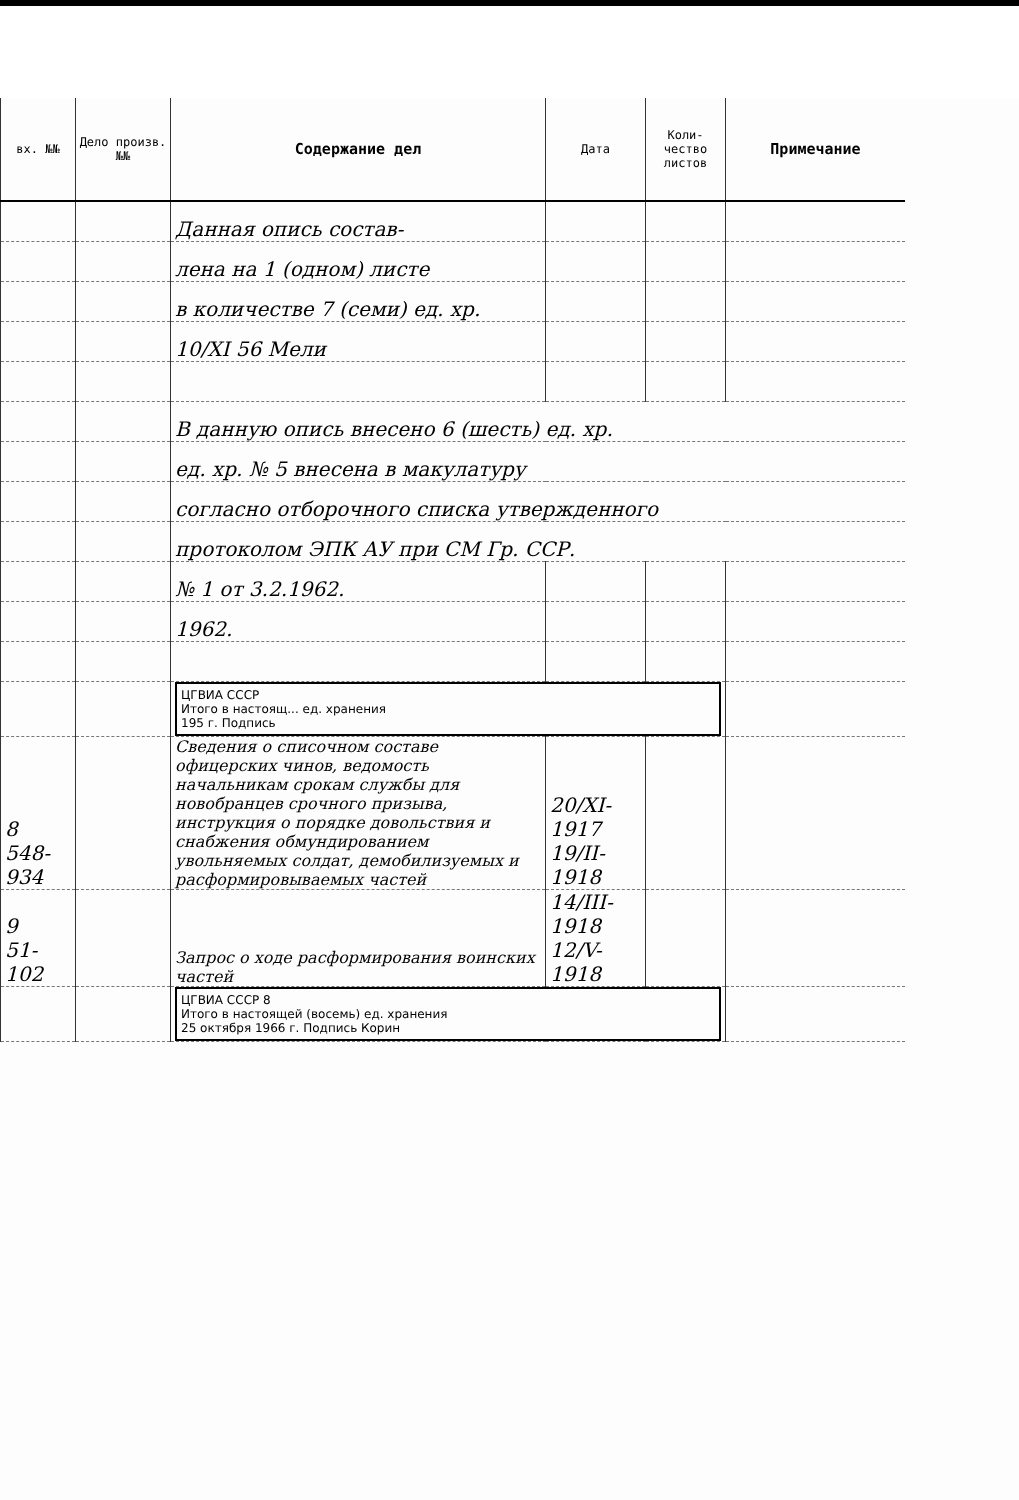| вх. №№ | Дело произв. №№ | Содержание дел | Дата | Коли-чество листов | Примечание |
| --- | --- | --- | --- | --- | --- |
| | | Данная опись состав- | | | |
| | | лена на 1 (одном) листе | | | |
| | | в количестве 7 (семи) ед. хр. | | | |
| | | 10/XI 56 Мели | | | |
| | | В данную опись внесено 6 (шесть) ед. хр. | | | |
| | | ед. хр. № 5 внесена в макулатуру | | | |
| | | согласно отборочного списка утвержденного | | | |
| | | протоколом ЭПК АУ при СМ Гр. ССР. | | | |
| | | № 1 от 3.2.1962. | | | |
| | | 1962. | | | |
| | | ЦГВИА СССР Итого в настоящ... ед. хранения 195 г. Подпись | | | |
| 8 548-934 | | Сведения о списочном составе офицерских чинов, ведомость начальникам срокам службы для новобранцев срочного призыва, инструкция о порядке довольствия и снабжения обмундированием увольняемых солдат, демобилизуемых и расформировываемых частей | 20/XI-1917 19/II-1918 | | |
| 9 51-102 | | Запрос о ходе расформирования воинских частей | 14/III-1918 12/V-1918 | | |
| | | ЦГВИА СССР 8 Итого в настоящей (восемь) ед. хранения 25 октября 1966 г. Подпись Корин | | | |